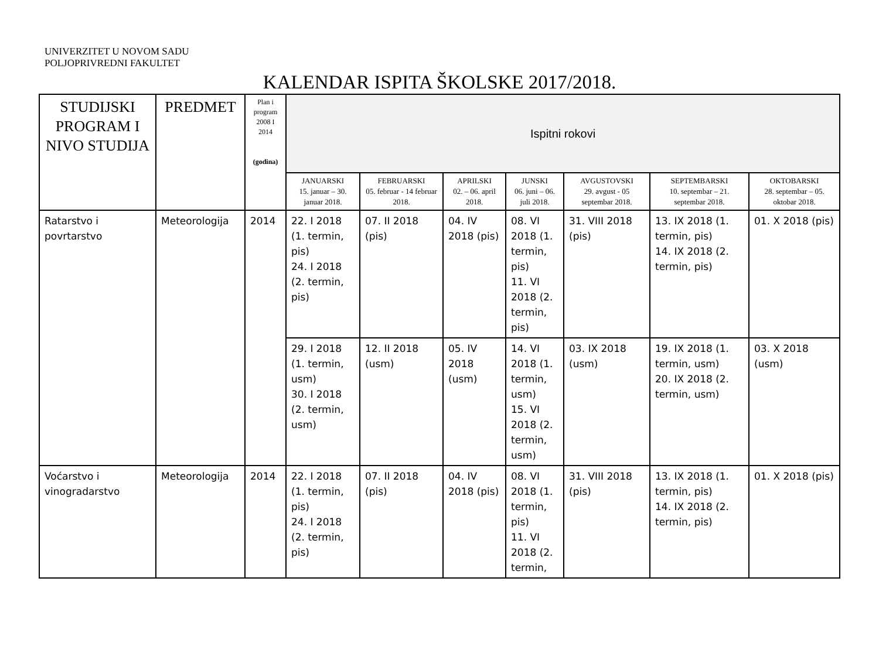UNIVERZITET U NOVOM SADU
POLJOPRIVREDNI FAKULTET
KALENDAR ISPITA ŠKOLSKE 2017/2018.
| STUDIJSKI PROGRAM I NIVO STUDIJA | PREDMET | Plan i program 2008 I 2014 (godina) | Ispitni rokovi | | | | | | |
| --- | --- | --- | --- | --- | --- | --- | --- | --- | --- |
| | | | JANUARSKI 15. januar – 30. januar 2018. | FEBRUARSKI 05. februar - 14 februar 2018. | APRILSKI 02. – 06. april 2018. | JUNSKI 06. juni – 06. juli 2018. | AVGUSTOVSKI 29. avgust - 05 septembar 2018. | SEPTEMBARSKI 10. septembar – 21. septembar 2018. | OKTOBARSKI 28. septembar – 05. oktobar 2018. |
| Ratarstvo i povrtarstvo | Meteorologija | 2014 | 22. I 2018 (1. termin, pis) 24. I 2018 (2. termin, pis) | 07. II 2018 (pis) | 04. IV 2018 (pis) | 08. VI 2018 (1. termin, pis) 11. VI 2018 (2. termin, pis) | 31. VIII 2018 (pis) | 13. IX 2018 (1. termin, pis) 14. IX 2018 (2. termin, pis) | 01. X 2018 (pis) |
| | | | 29. I 2018 (1. termin, usm) 30. I 2018 (2. termin, usm) | 12. II 2018 (usm) | 05. IV 2018 (usm) | 14. VI 2018 (1. termin, usm) 15. VI 2018 (2. termin, usm) | 03. IX 2018 (usm) | 19. IX 2018 (1. termin, usm) 20. IX 2018 (2. termin, usm) | 03. X 2018 (usm) |
| Voćarstvo i vinogradarstvo | Meteorologija | 2014 | 22. I 2018 (1. termin, pis) 24. I 2018 (2. termin, pis) | 07. II 2018 (pis) | 04. IV 2018 (pis) | 08. VI 2018 (1. termin, pis) 11. VI 2018 (2. termin, | 31. VIII 2018 (pis) | 13. IX 2018 (1. termin, pis) 14. IX 2018 (2. termin, pis) | 01. X 2018 (pis) |